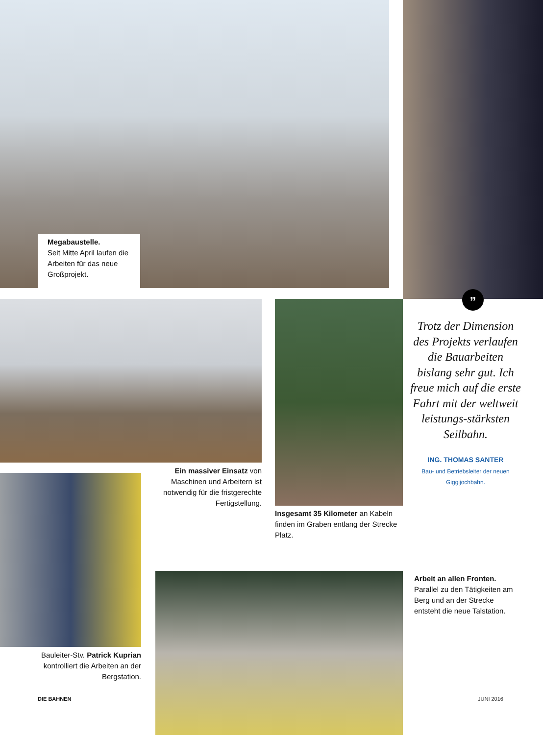Megabaustelle.
Seit Mitte April laufen die Arbeiten für das neue Großprojekt.
”
Trotz der Dimension des Projekts verlaufen die Bauarbeiten bislang sehr gut. Ich freue mich auf die erste Fahrt mit der weltweit leistungs-stärksten Seilbahn.
ING. THOMAS SANTER
Bau- und Betriebsleiter der neuen Giggijochbahn.
Ein massiver Einsatz von Maschinen und Arbeitern ist notwendig für die fristgerechte Fertigstellung.
Insgesamt 35 Kilometer an Kabeln finden im Graben entlang der Strecke Platz.
Bauleiter-Stv. Patrick Kuprian kontrolliert die Arbeiten an der Bergstation.
Arbeit an allen Fronten.
Parallel zu den Tätigkeiten am Berg und an der Strecke entsteht die neue Talstation.
DIE BAHNEN JUNI 2016